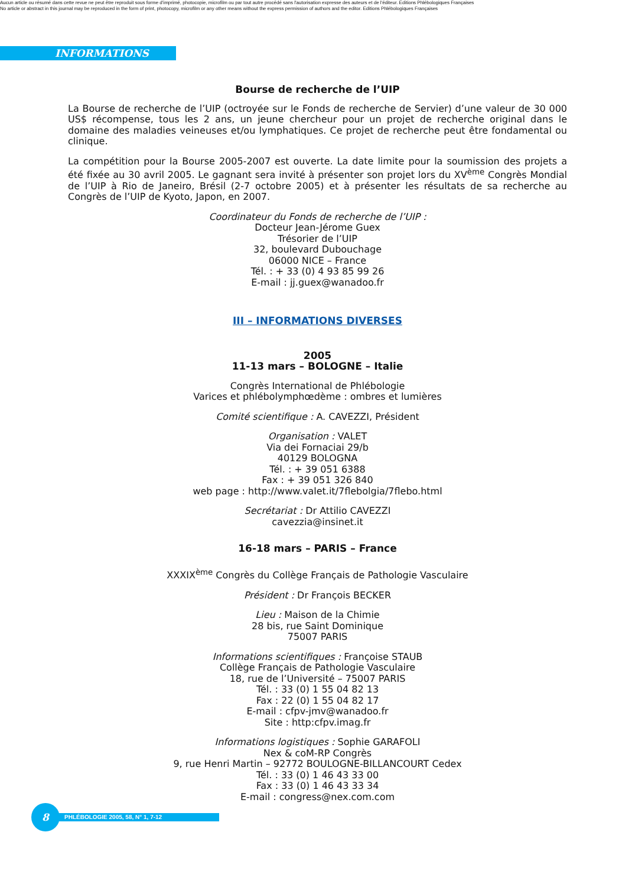Aucun article ou résumé dans cette revue ne peut être reproduit sous forme d'imprimé, photocopie, microfilm ou par tout autre procédé sans l'autorisation expresse des auteurs et de l'éditeur. Editions Phlébologiques Françaises
No article or abstract in this journal may be reproduced in the form of print, photocopy, microfilm or any other means without the express permission of authors and the editor. Editions Phlébologiques Françaises
INFORMATIONS
Bourse de recherche de l’UIP
La Bourse de recherche de l’UIP (octroyée sur le Fonds de recherche de Servier) d’une valeur de 30 000 US$ récompense, tous les 2 ans, un jeune chercheur pour un projet de recherche original dans le domaine des maladies veineuses et/ou lymphatiques. Ce projet de recherche peut être fondamental ou clinique.
La compétition pour la Bourse 2005-2007 est ouverte. La date limite pour la soumission des projets a été fixée au 30 avril 2005. Le gagnant sera invité à présenter son projet lors du XV<sup>ème</sup> Congrès Mondial de l’UIP à Rio de Janeiro, Brésil (2-7 octobre 2005) et à présenter les résultats de sa recherche au Congrès de l’UIP de Kyoto, Japon, en 2007.
Coordinateur du Fonds de recherche de l’UIP :
Docteur Jean-Jérome Guex
Trésorier de l’UIP
32, boulevard Dubouchage
06000 NICE – France
Tél. : + 33 (0) 4 93 85 99 26
E-mail : jj.guex@wanadoo.fr
III – INFORMATIONS DIVERSES
2005
11-13 mars – BOLOGNE – Italie
Congrès International de Phlébologie
Varices et phlébolymphœdème : ombres et lumières
Comité scientifique : A. CAVEZZI, Président
Organisation : VALET
Via dei Fornaciai 29/b
40129 BOLOGNA
Tél. : + 39 051 6388
Fax : + 39 051 326 840
web page : http://www.valet.it/7flebolgia/7flebo.html
Secrétariat : Dr Attilio CAVEZZI
cavezzia@insinet.it
16-18 mars – PARIS – France
XXXIX<sup>ème</sup> Congrès du Collège Français de Pathologie Vasculaire
Président : Dr François BECKER
Lieu : Maison de la Chimie
28 bis, rue Saint Dominique
75007 PARIS
Informations scientifiques : Françoise STAUB
Collège Français de Pathologie Vasculaire
18, rue de l’Université – 75007 PARIS
Tél. : 33 (0) 1 55 04 82 13
Fax : 22 (0) 1 55 04 82 17
E-mail : cfpv-jmv@wanadoo.fr
Site : http:cfpv.imag.fr
Informations logistiques : Sophie GARAFOLI
Nex & coM-RP Congrès
9, rue Henri Martin – 92772 BOULOGNE-BILLANCOURT Cedex
Tél. : 33 (0) 1 46 43 33 00
Fax : 33 (0) 1 46 43 33 34
E-mail : congress@nex.com.com
8
PHLÉBOLOGIE 2005, 58, N° 1, 7-12